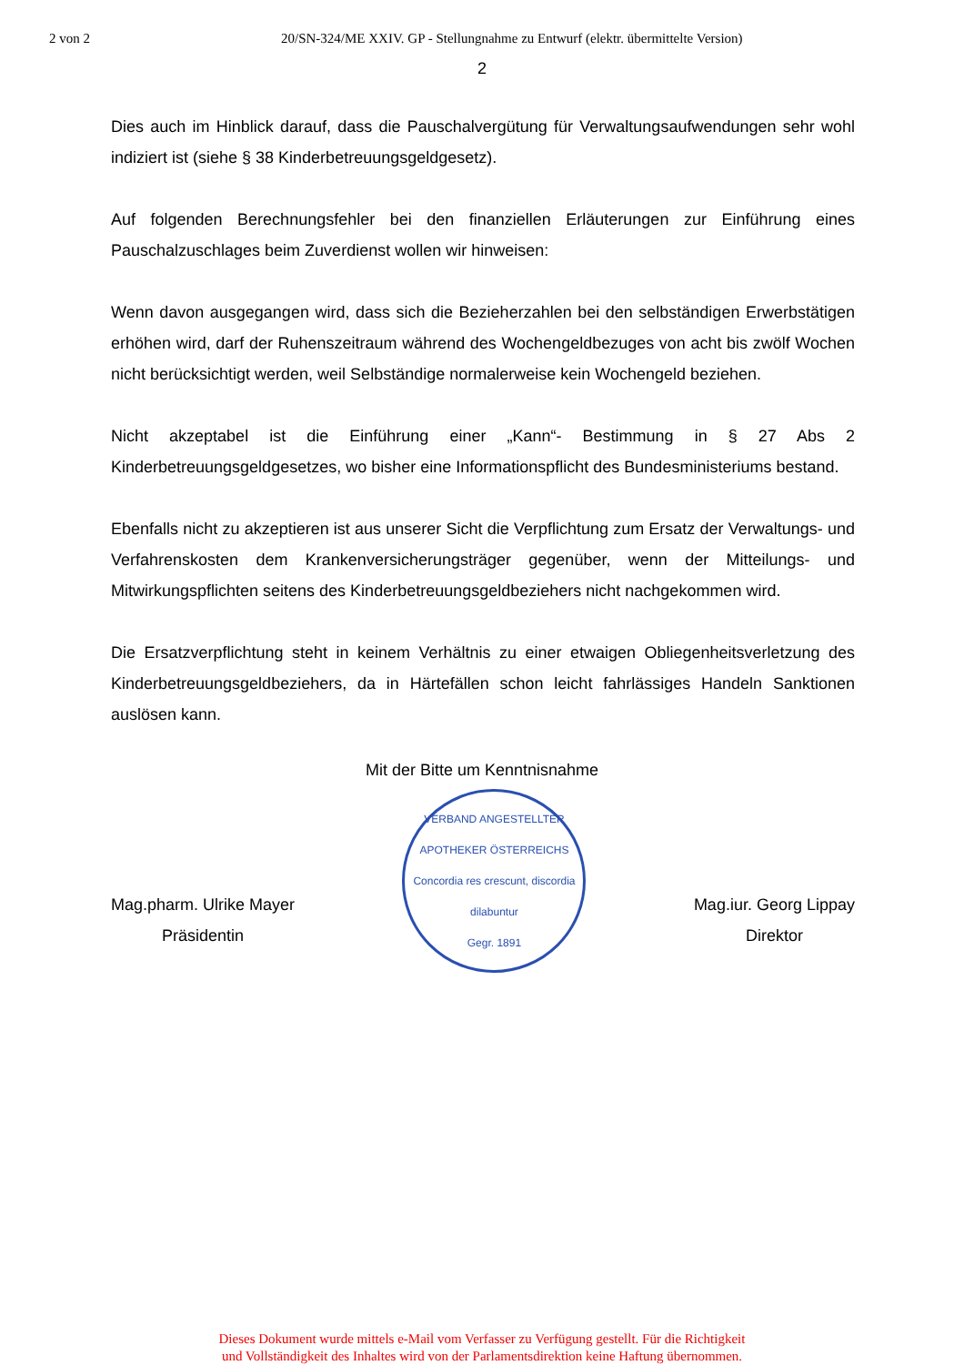2 von 2 20/SN-324/ME XXIV. GP - Stellungnahme zu Entwurf (elektr. übermittelte Version)
2
Dies auch im Hinblick darauf, dass die Pauschalvergütung für Verwaltungsaufwendungen sehr wohl indiziert ist (siehe § 38 Kinderbetreuungsgeldgesetz).
Auf folgenden Berechnungsfehler bei den finanziellen Erläuterungen zur Einführung eines Pauschalzuschlages beim Zuverdienst wollen wir hinweisen:
Wenn davon ausgegangen wird, dass sich die Bezieherzahlen bei den selbständigen Erwerbstätigen erhöhen wird, darf der Ruhenszeitraum während des Wochengeldbezuges von acht bis zwölf Wochen nicht berücksichtigt werden, weil Selbständige normalerweise kein Wochengeld beziehen.
Nicht akzeptabel ist die Einführung einer „Kann“- Bestimmung in § 27 Abs 2 Kinderbetreuungsgeldgesetzes, wo bisher eine Informationspflicht des Bundesministeriums bestand.
Ebenfalls nicht zu akzeptieren ist aus unserer Sicht die Verpflichtung zum Ersatz der Verwaltungs- und Verfahrenskosten dem Krankenversicherungsträger gegenüber, wenn der Mitteilungs- und Mitwirkungspflichten seitens des Kinderbetreuungsgeldbeziehers nicht nachgekommen wird.
Die Ersatzverpflichtung steht in keinem Verhältnis zu einer etwaigen Obliegenheitsverletzung des Kinderbetreuungsgeldbeziehers, da in Härtefällen schon leicht fahrlässiges Handeln Sanktionen auslösen kann.
Mit der Bitte um Kenntnisnahme
Mag.pharm. Ulrike Mayer
Präsidentin
VERBAND ANGESTELLTER APOTHEKER ÖSTERREICHS
Concordia res crescunt, discordia dilabuntur
Gegr. 1891
Mag.iur. Georg Lippay
Direktor
Dieses Dokument wurde mittels e-Mail vom Verfasser zu Verfügung gestellt. Für die Richtigkeit
und Vollständigkeit des Inhaltes wird von der Parlamentsdirektion keine Haftung übernommen.